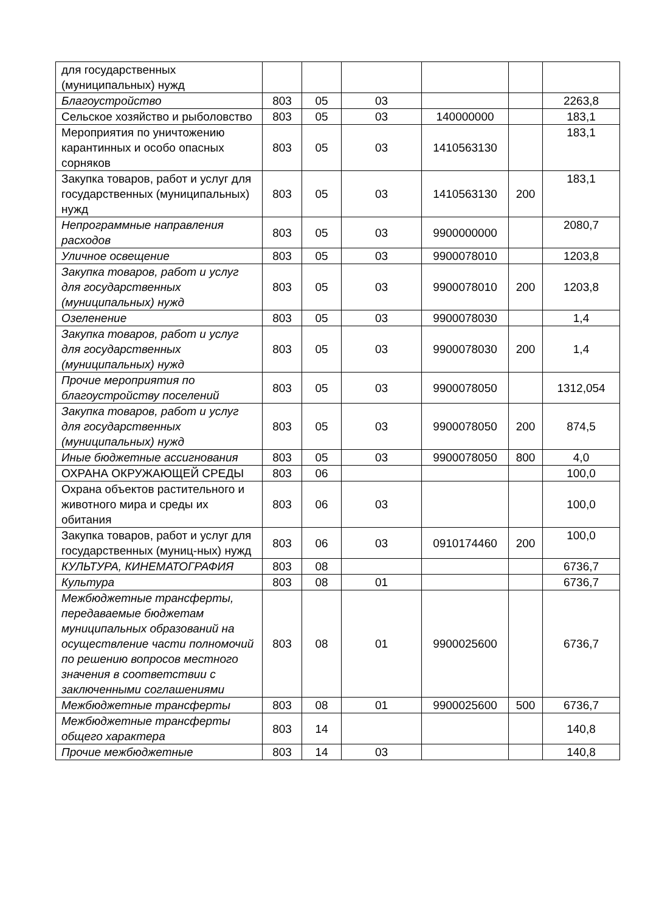| для государственных (муниципальных) нужд | | | | | | |
| Благоустройство | 803 | 05 | 03 | | | 2263,8 |
| Сельское хозяйство и рыболовство | 803 | 05 | 03 | 140000000 | | 183,1 |
| Мероприятия по уничтожению карантинных и особо опасных сорняков | 803 | 05 | 03 | 1410563130 | | 183,1 |
| Закупка товаров, работ и услуг для государственных (муниципальных) нужд | 803 | 05 | 03 | 1410563130 | 200 | 183,1 |
| Непрограммные направления расходов | 803 | 05 | 03 | 9900000000 | | 2080,7 |
| Уличное освещение | 803 | 05 | 03 | 9900078010 | | 1203,8 |
| Закупка товаров, работ и услуг для государственных (муниципальных) нужд | 803 | 05 | 03 | 9900078010 | 200 | 1203,8 |
| Озеленение | 803 | 05 | 03 | 9900078030 | | 1,4 |
| Закупка товаров, работ и услуг для государственных (муниципальных) нужд | 803 | 05 | 03 | 9900078030 | 200 | 1,4 |
| Прочие мероприятия по благоустройству поселений | 803 | 05 | 03 | 9900078050 | | 1312,054 |
| Закупка товаров, работ и услуг для государственных (муниципальных) нужд | 803 | 05 | 03 | 9900078050 | 200 | 874,5 |
| Иные бюджетные ассигнования | 803 | 05 | 03 | 9900078050 | 800 | 4,0 |
| ОХРАНА ОКРУЖАЮЩЕЙ СРЕДЫ | 803 | 06 | | | | 100,0 |
| Охрана объектов растительного и животного мира и среды их обитания | 803 | 06 | 03 | | | 100,0 |
| Закупка товаров, работ и услуг для государственных (муниц-ных) нужд | 803 | 06 | 03 | 0910174460 | 200 | 100,0 |
| КУЛЬТУРА, КИНЕМАТОГРАФИЯ | 803 | 08 | | | | 6736,7 |
| Культура | 803 | 08 | 01 | | | 6736,7 |
| Межбюджетные трансферты, передаваемые бюджетам муниципальных образований на осуществление части полномочий по решению вопросов местного значения в соответствии с заключенными соглашениями | 803 | 08 | 01 | 9900025600 | | 6736,7 |
| Межбюджетные трансферты | 803 | 08 | 01 | 9900025600 | 500 | 6736,7 |
| Межбюджетные трансферты общего характера | 803 | 14 | | | | 140,8 |
| Прочие межбюджетные | 803 | 14 | 03 | | | 140,8 |